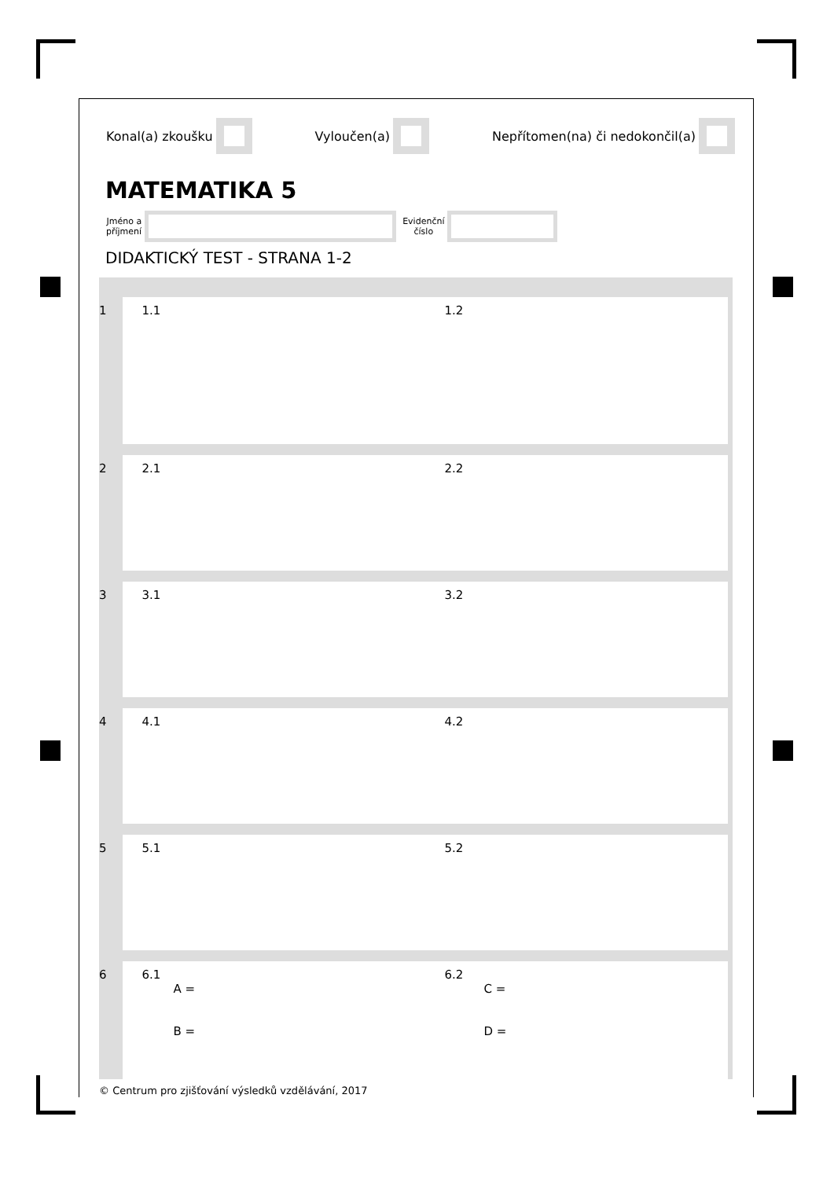Konal(a) zkoušku Vyloučen(a) Nepřítomen(na) či nedokončil(a)
MATEMATIKA 5
Jméno a
příjmení
Evidenční
číslo
DIDAKTICKÝ TEST - STRANA 1-2
1 1.1 1.2
2 2.1 2.2
3 3.1 3.2
4 4.1 4.2
5 5.1 5.2
6 6.1
A =
B =
6.2
C =
D =
© Centrum pro zjišťování výsledků vzdělávání, 2017